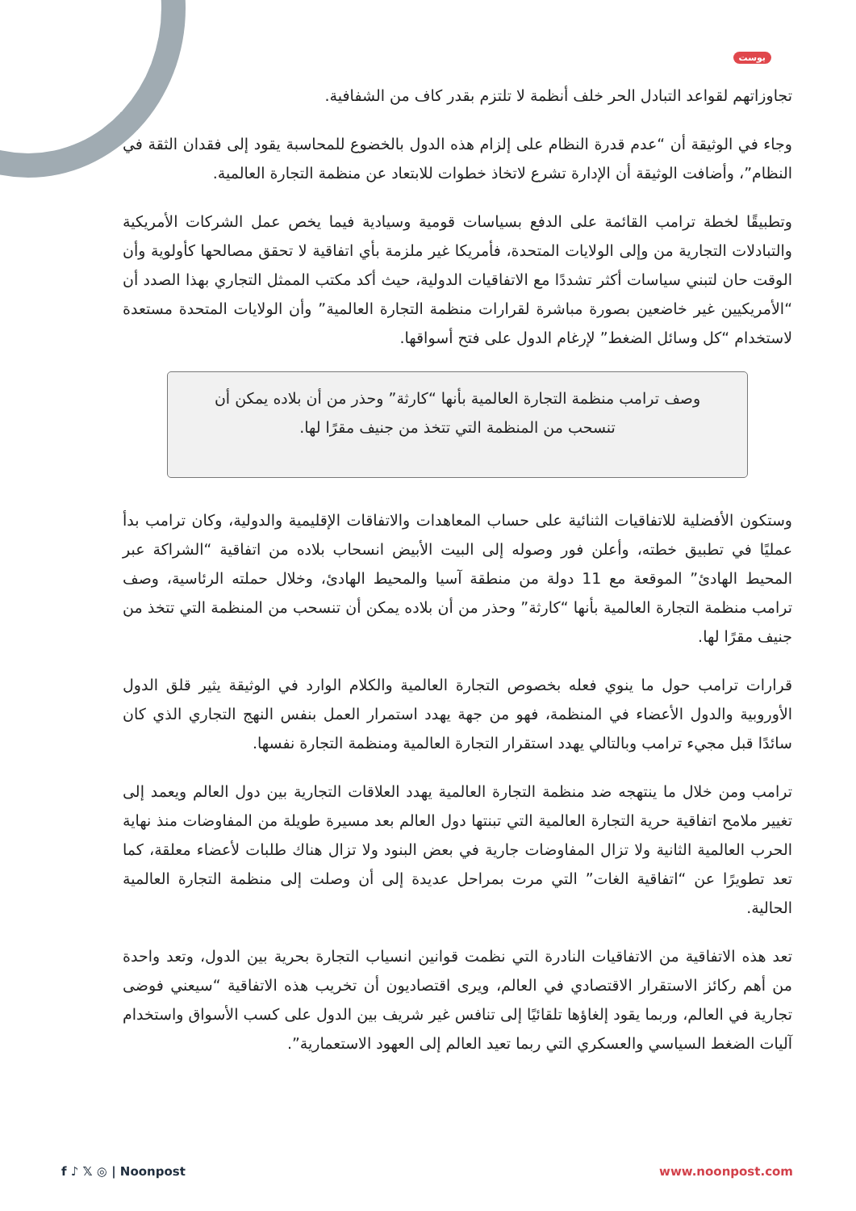بوست
تجاوزاتهم لقواعد التبادل الحر خلف أنظمة لا تلتزم بقدر كاف من الشفافية.
وجاء في الوثيقة أن “عدم قدرة النظام على إلزام هذه الدول بالخضوع للمحاسبة يقود إلى فقدان الثقة في النظام”، وأضافت الوثيقة أن الإدارة تشرع لاتخاذ خطوات للابتعاد عن منظمة التجارة العالمية.
وتطبيقًا لخطة ترامب القائمة على الدفع بسياسات قومية وسيادية فيما يخص عمل الشركات الأمريكية والتبادلات التجارية من وإلى الولايات المتحدة، فأمريكا غير ملزمة بأي اتفاقية لا تحقق مصالحها كأولوية وأن الوقت حان لتبني سياسات أكثر تشددًا مع الاتفاقيات الدولية، حيث أكد مكتب الممثل التجاري بهذا الصدد أن “الأمريكيين غير خاضعين بصورة مباشرة لقرارات منظمة التجارة العالمية” وأن الولايات المتحدة مستعدة لاستخدام “كل وسائل الضغط” لإرغام الدول على فتح أسواقها.
وصف ترامب منظمة التجارة العالمية بأنها “كارثة” وحذر من أن بلاده يمكن أن تنسحب من المنظمة التي تتخذ من جنيف مقرًا لها.
وستكون الأفضلية للاتفاقيات الثنائية على حساب المعاهدات والاتفاقات الإقليمية والدولية، وكان ترامب بدأ عمليًا في تطبيق خطته، وأعلن فور وصوله إلى البيت الأبيض انسحاب بلاده من اتفاقية “الشراكة عبر المحيط الهادئ” الموقعة مع 11 دولة من منطقة آسيا والمحيط الهادئ، وخلال حملته الرئاسية، وصف ترامب منظمة التجارة العالمية بأنها “كارثة” وحذر من أن بلاده يمكن أن تنسحب من المنظمة التي تتخذ من جنيف مقرًا لها.
قرارات ترامب حول ما ينوي فعله بخصوص التجارة العالمية والكلام الوارد في الوثيقة يثير قلق الدول الأوروبية والدول الأعضاء في المنظمة، فهو من جهة يهدد استمرار العمل بنفس النهج التجاري الذي كان سائدًا قبل مجيء ترامب وبالتالي يهدد استقرار التجارة العالمية ومنظمة التجارة نفسها.
ترامب ومن خلال ما ينتهجه ضد منظمة التجارة العالمية يهدد العلاقات التجارية بين دول العالم ويعمد إلى تغيير ملامح اتفاقية حرية التجارة العالمية التي تبنتها دول العالم بعد مسيرة طويلة من المفاوضات منذ نهاية الحرب العالمية الثانية ولا تزال المفاوضات جارية في بعض البنود ولا تزال هناك طلبات لأعضاء معلقة، كما تعد تطويرًا عن “اتفاقية الغات” التي مرت بمراحل عديدة إلى أن وصلت إلى منظمة التجارة العالمية الحالية.
تعد هذه الاتفاقية من الاتفاقيات النادرة التي نظمت قوانين انسياب التجارة بحرية بين الدول، وتعد واحدة من أهم ركائز الاستقرار الاقتصادي في العالم، ويرى اقتصاديون أن تخريب هذه الاتفاقية “سيعني فوضى تجارية في العالم، وربما يقود إلغاؤها تلقائيًا إلى تنافس غير شريف بين الدول على كسب الأسواق واستخدام آليات الضغط السياسي والعسكري التي ربما تعيد العالم إلى العهود الاستعمارية”.
f ♪ 𝕏 ◎ | Noonpost www.noonpost.com